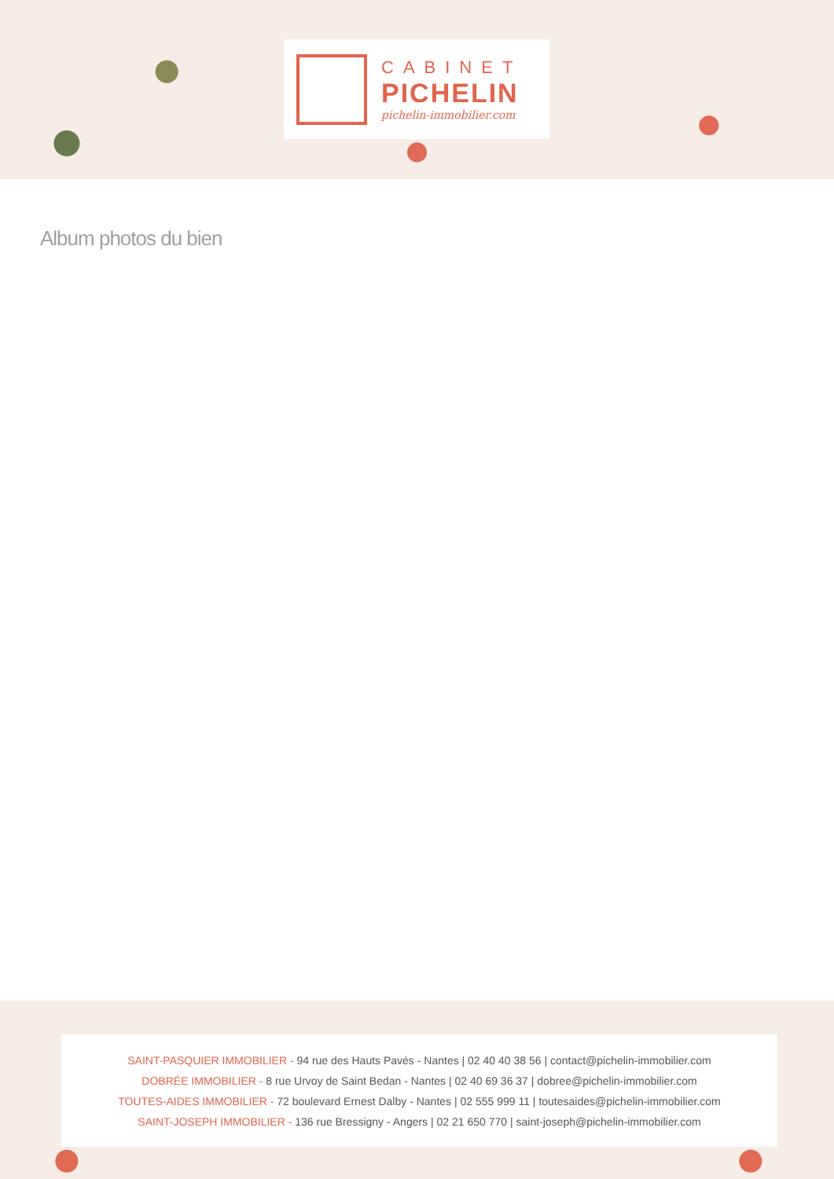CABINET
PICHELIN
pichelin-immobilier.com
Album photos du bien
SAINT-PASQUIER IMMOBILIER - 94 rue des Hauts Pavés - Nantes | 02 40 40 38 56 | contact@pichelin-immobilier.com
DOBRÉE IMMOBILIER - 8 rue Urvoy de Saint Bedan - Nantes | 02 40 69 36 37 | dobree@pichelin-immobilier.com
TOUTES-AIDES IMMOBILIER - 72 boulevard Ernest Dalby - Nantes | 02 555 999 11 | toutesaides@pichelin-immobilier.com
SAINT-JOSEPH IMMOBILIER - 136 rue Bressigny - Angers | 02 21 650 770 | saint-joseph@pichelin-immobilier.com